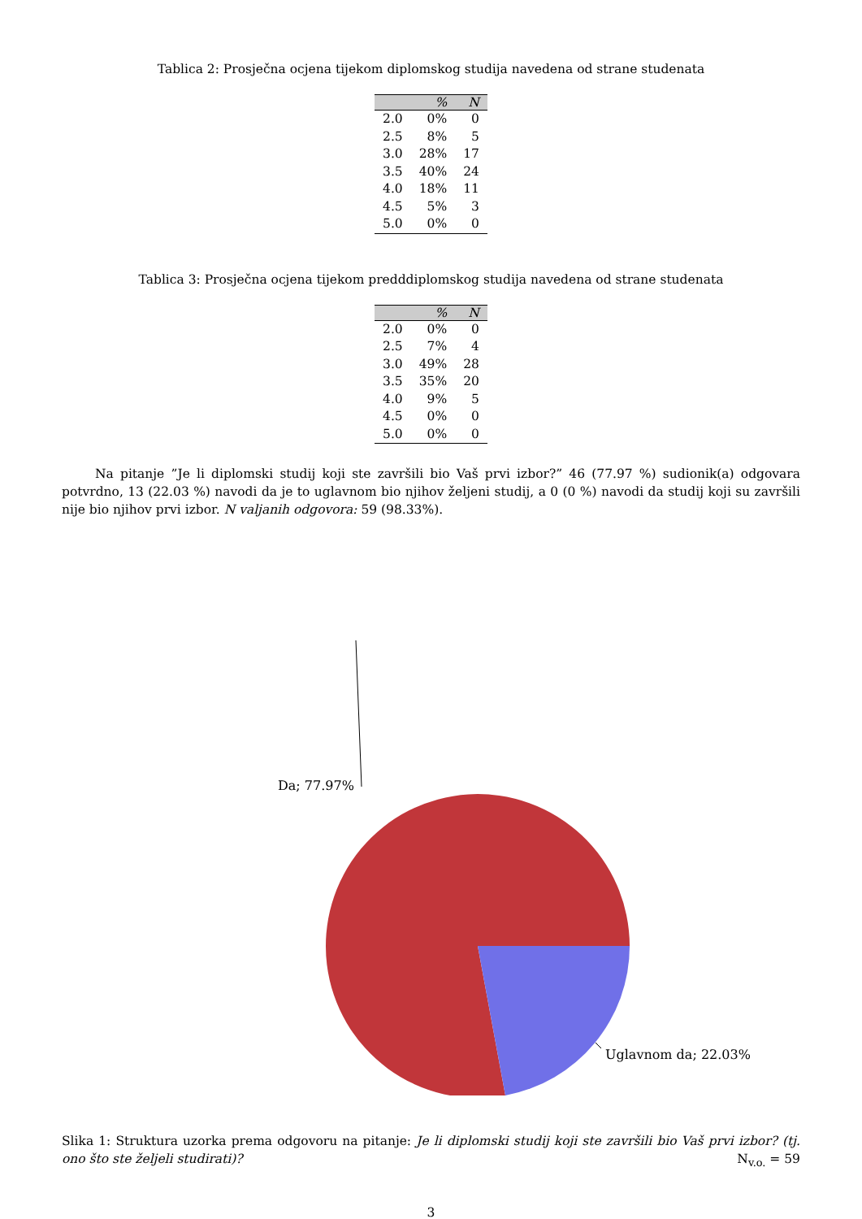Tablica 2: Prosječna ocjena tijekom diplomskog studija navedena od strane studenata
| | % | N |
| --- | --- | --- |
| 2.0 | 0% | 0 |
| 2.5 | 8% | 5 |
| 3.0 | 28% | 17 |
| 3.5 | 40% | 24 |
| 4.0 | 18% | 11 |
| 4.5 | 5% | 3 |
| 5.0 | 0% | 0 |
Tablica 3: Prosječna ocjena tijekom predddiplomskog studija navedena od strane studenata
| | % | N |
| --- | --- | --- |
| 2.0 | 0% | 0 |
| 2.5 | 7% | 4 |
| 3.0 | 49% | 28 |
| 3.5 | 35% | 20 |
| 4.0 | 9% | 5 |
| 4.5 | 0% | 0 |
| 5.0 | 0% | 0 |
Na pitanje ”Je li diplomski studij koji ste završili bio Vaš prvi izbor?” 46 (77.97 %) sudionik(a) odgovara potvrdno, 13 (22.03 %) navodi da je to uglavnom bio njihov željeni studij, a 0 (0 %) navodi da studij koji su završili nije bio njihov prvi izbor. N valjanih odgovora: 59 (98.33%).
Da; 77.97%
Uglavnom da; 22.03%
Slika 1: Struktura uzorka prema odgovoru na pitanje: Je li diplomski studij koji ste završili bio Vaš prvi izbor? (tj. ono što ste željeli studirati)? N<sub>v.o.</sub> = 59
3